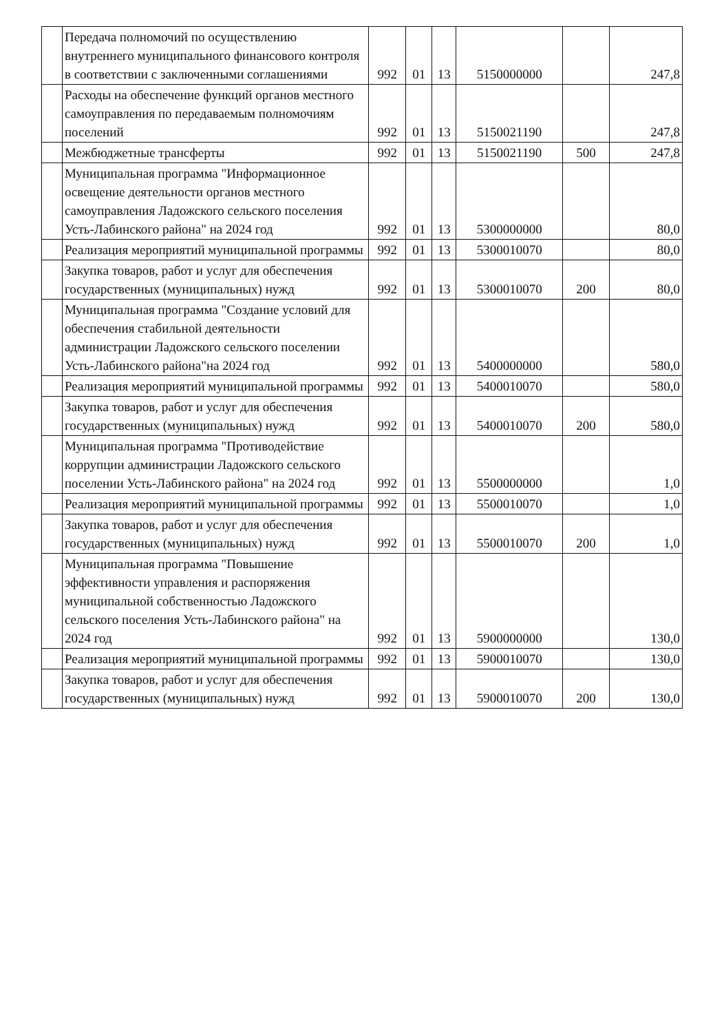| | Передача полномочий по осуществлению внутреннего муниципального финансового контроля в соответствии с заключенными соглашениями | 992 | 01 | 13 | 5150000000 | | 247,8 |
| | Расходы на обеспечение функций органов местного самоуправления по передаваемым полномочиям поселений | 992 | 01 | 13 | 5150021190 | | 247,8 |
| | Межбюджетные трансферты | 992 | 01 | 13 | 5150021190 | 500 | 247,8 |
| | Муниципальная программа "Информационное освещение деятельности органов местного самоуправления Ладожского сельского поселения Усть-Лабинского района" на 2024 год | 992 | 01 | 13 | 5300000000 | | 80,0 |
| | Реализация мероприятий муниципальной программы | 992 | 01 | 13 | 5300010070 | | 80,0 |
| | Закупка товаров, работ и услуг для обеспечения государственных (муниципальных) нужд | 992 | 01 | 13 | 5300010070 | 200 | 80,0 |
| | Муниципальная программа "Создание условий для обеспечения стабильной деятельности администрации Ладожского сельского поселении Усть-Лабинского района"на 2024 год | 992 | 01 | 13 | 5400000000 | | 580,0 |
| | Реализация мероприятий муниципальной программы | 992 | 01 | 13 | 5400010070 | | 580,0 |
| | Закупка товаров, работ и услуг для обеспечения государственных (муниципальных) нужд | 992 | 01 | 13 | 5400010070 | 200 | 580,0 |
| | Муниципальная программа "Противодействие коррупции администрации Ладожского сельского поселении Усть-Лабинского района" на 2024 год | 992 | 01 | 13 | 5500000000 | | 1,0 |
| | Реализация мероприятий муниципальной программы | 992 | 01 | 13 | 5500010070 | | 1,0 |
| | Закупка товаров, работ и услуг для обеспечения государственных (муниципальных) нужд | 992 | 01 | 13 | 5500010070 | 200 | 1,0 |
| | Муниципальная программа "Повышение эффективности управления и распоряжения муниципальной собственностью Ладожского сельского поселения Усть-Лабинского района" на 2024 год | 992 | 01 | 13 | 5900000000 | | 130,0 |
| | Реализация мероприятий муниципальной программы | 992 | 01 | 13 | 5900010070 | | 130,0 |
| | Закупка товаров, работ и услуг для обеспечения государственных (муниципальных) нужд | 992 | 01 | 13 | 5900010070 | 200 | 130,0 |